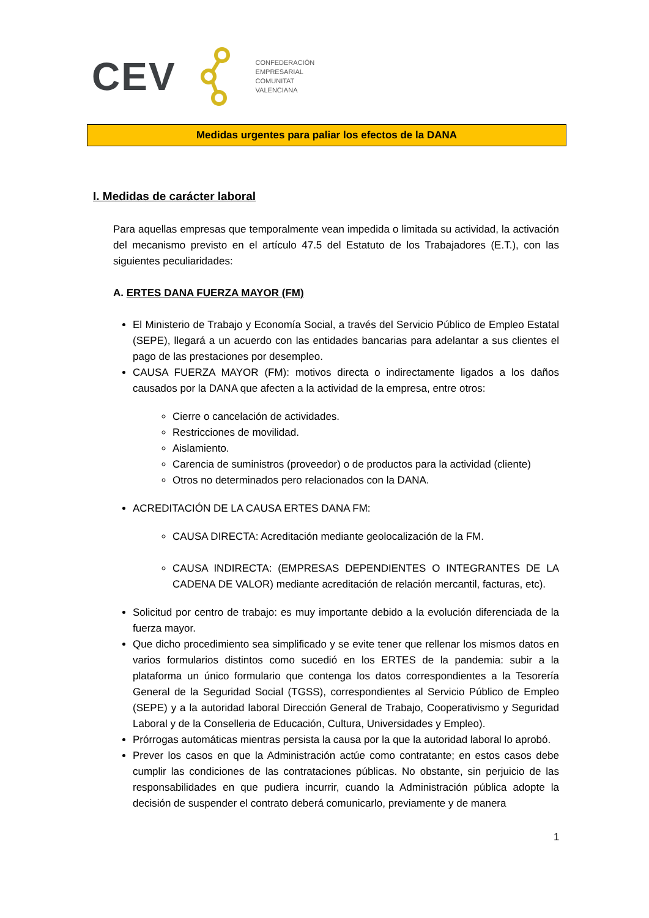CEV
CONFEDERACIÓN
EMPRESARIAL
COMUNITAT
VALENCIANA
Medidas urgentes para paliar los efectos de la DANA
I. Medidas de carácter laboral
Para aquellas empresas que temporalmente vean impedida o limitada su actividad, la activación del mecanismo previsto en el artículo 47.5 del Estatuto de los Trabajadores (E.T.), con las siguientes peculiaridades:
A. ERTES DANA FUERZA MAYOR (FM)
El Ministerio de Trabajo y Economía Social, a través del Servicio Público de Empleo Estatal (SEPE), llegará a un acuerdo con las entidades bancarias para adelantar a sus clientes el pago de las prestaciones por desempleo.
CAUSA FUERZA MAYOR (FM): motivos directa o indirectamente ligados a los daños causados por la DANA que afecten a la actividad de la empresa, entre otros:
Cierre o cancelación de actividades.
Restricciones de movilidad.
Aislamiento.
Carencia de suministros (proveedor) o de productos para la actividad (cliente)
Otros no determinados pero relacionados con la DANA.
ACREDITACIÓN DE LA CAUSA ERTES DANA FM:
CAUSA DIRECTA: Acreditación mediante geolocalización de la FM.
CAUSA INDIRECTA: (EMPRESAS DEPENDIENTES O INTEGRANTES DE LA CADENA DE VALOR) mediante acreditación de relación mercantil, facturas, etc).
Solicitud por centro de trabajo: es muy importante debido a la evolución diferenciada de la fuerza mayor.
Que dicho procedimiento sea simplificado y se evite tener que rellenar los mismos datos en varios formularios distintos como sucedió en los ERTES de la pandemia: subir a la plataforma un único formulario que contenga los datos correspondientes a la Tesorería General de la Seguridad Social (TGSS), correspondientes al Servicio Público de Empleo (SEPE) y a la autoridad laboral Dirección General de Trabajo, Cooperativismo y Seguridad Laboral y de la Conselleria de Educación, Cultura, Universidades y Empleo).
Prórrogas automáticas mientras persista la causa por la que la autoridad laboral lo aprobó.
Prever los casos en que la Administración actúe como contratante; en estos casos debe cumplir las condiciones de las contrataciones públicas. No obstante, sin perjuicio de las responsabilidades en que pudiera incurrir, cuando la Administración pública adopte la decisión de suspender el contrato deberá comunicarlo, previamente y de manera
1